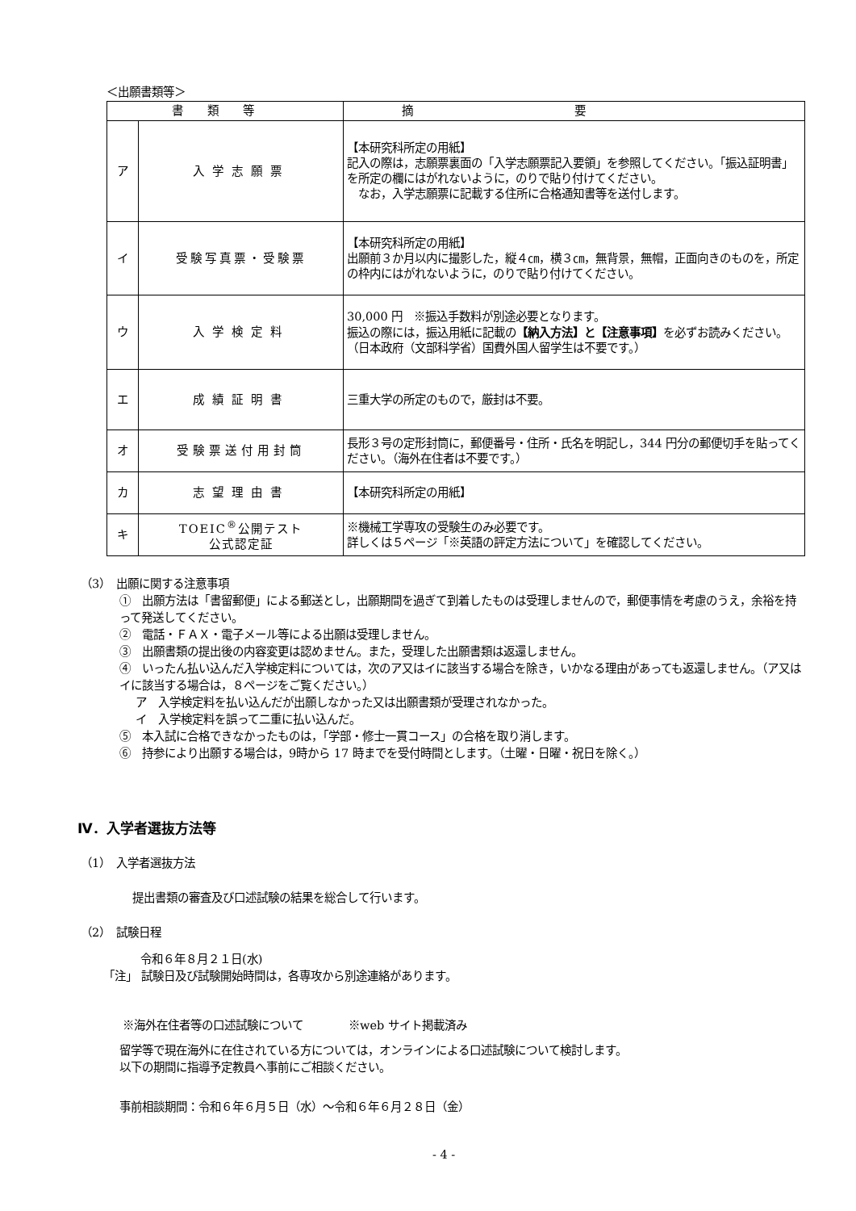＜出願書類等＞
| 書類等 | | 摘要 |
| --- | --- | --- |
| ア | 入学志願票 | 【本研究科所定の用紙】 記入の際は，志願票裏面の「入学志願票記入要領」を参照してください。「振込証明書」を所定の欄にはがれないように，のりで貼り付けてください。 なお，入学志願票に記載する住所に合格通知書等を送付します。 |
| イ | 受験写真票・受験票 | 【本研究科所定の用紙】 出願前３か月以内に撮影した，縦４㎝，横３㎝，無背景，無帽，正面向きのものを，所定の枠内にはがれないように，のりで貼り付けてください。 |
| ウ | 入学検定料 | 30,000 円 ※振込手数料が別途必要となります。 振込の際には，振込用紙に記載の 【納入方法】と【注意事項】 を必ずお読みください。 （日本政府（文部科学省）国費外国人留学生は不要です。） |
| エ | 成績証明書 | 三重大学の所定のもので，厳封は不要。 |
| オ | 受験票送付用封筒 | 長形３号の定形封筒に，郵便番号・住所・氏名を明記し，344 円分の郵便切手を貼ってください。（海外在住者は不要です。） |
| カ | 志望理由書 | 【本研究科所定の用紙】 |
| キ | TOEIC<sup>®</sup>公開テスト 公式認定証 | ※機械工学専攻の受験生のみ必要です。 詳しくは５ページ「※英語の評定方法について」を確認してください。 |
（3）　出願に関する注意事項
①　出願方法は「書留郵便」による郵送とし，出願期間を過ぎて到着したものは受理しませんので，郵便事情を考慮のうえ，余裕を持って発送してください。
②　電話・ＦＡＸ・電子メール等による出願は受理しません。
③　出願書類の提出後の内容変更は認めません。また，受理した出願書類は返還しません。
④　いったん払い込んだ入学検定料については，次のア又はイに該当する場合を除き，いかなる理由があっても返還しません。（ア又はイに該当する場合は，８ページをご覧ください。）
ア　入学検定料を払い込んだが出願しなかった又は出願書類が受理されなかった。
イ　入学検定料を誤って二重に払い込んだ。
⑤　本入試に合格できなかったものは，「学部・修士一貫コース」の合格を取り消します。
⑥　持参により出願する場合は，9時から 17 時までを受付時間とします。（土曜・日曜・祝日を除く。）
Ⅳ．入学者選抜方法等
（1）　入学者選抜方法
提出書類の審査及び口述試験の結果を総合して行います。
（2）　試験日程
令和６年８月２１日(水)
「注」 試験日及び試験開始時間は，各専攻から別途連絡があります。
※海外在住者等の口述試験について　　　　※web サイト掲載済み
留学等で現在海外に在住されている方については，オンラインによる口述試験について検討します。
以下の期間に指導予定教員へ事前にご相談ください。
事前相談期間：令和６年６月５日（水）～令和６年６月２８日（金）
- 4 -